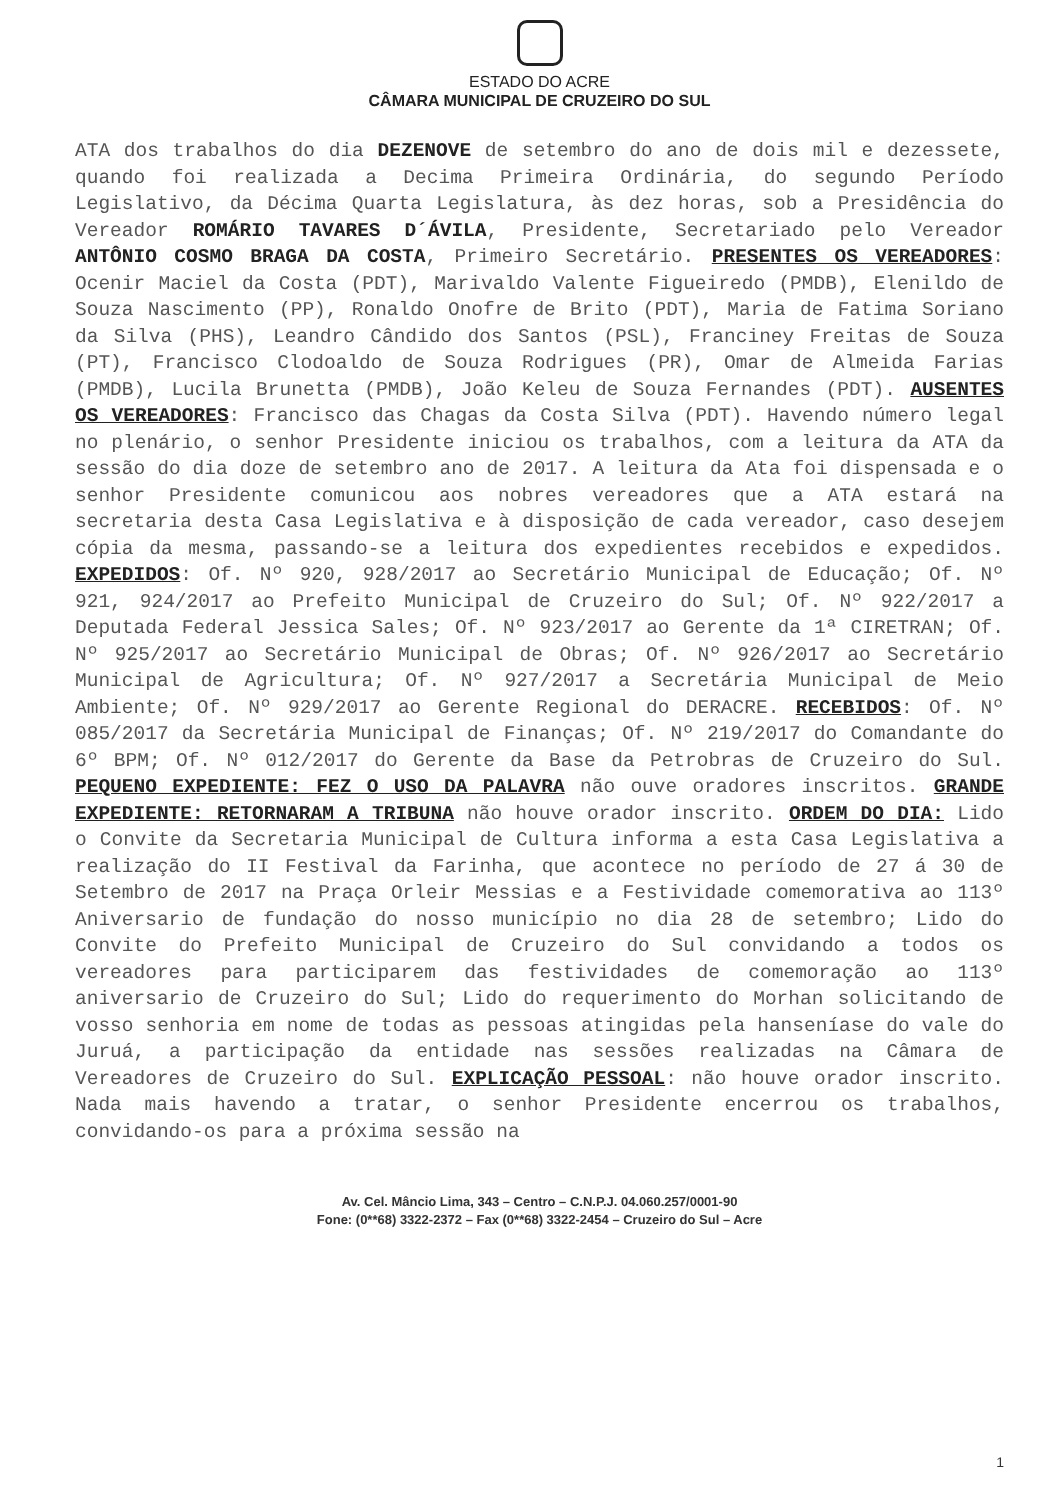ESTADO DO ACRE
CÂMARA MUNICIPAL DE CRUZEIRO DO SUL
ATA dos trabalhos do dia DEZENOVE de setembro do ano de dois mil e dezessete, quando foi realizada a Decima Primeira Ordinária, do segundo Período Legislativo, da Décima Quarta Legislatura, às dez horas, sob a Presidência do Vereador ROMÁRIO TAVARES D´ÁVILA, Presidente, Secretariado pelo Vereador ANTÔNIO COSMO BRAGA DA COSTA, Primeiro Secretário. PRESENTES OS VEREADORES: Ocenir Maciel da Costa (PDT), Marivaldo Valente Figueiredo (PMDB), Elenildo de Souza Nascimento (PP), Ronaldo Onofre de Brito (PDT), Maria de Fatima Soriano da Silva (PHS), Leandro Cândido dos Santos (PSL), Franciney Freitas de Souza (PT), Francisco Clodoaldo de Souza Rodrigues (PR), Omar de Almeida Farias (PMDB), Lucila Brunetta (PMDB), João Keleu de Souza Fernandes (PDT). AUSENTES OS VEREADORES: Francisco das Chagas da Costa Silva (PDT). Havendo número legal no plenário, o senhor Presidente iniciou os trabalhos, com a leitura da ATA da sessão do dia doze de setembro ano de 2017. A leitura da Ata foi dispensada e o senhor Presidente comunicou aos nobres vereadores que a ATA estará na secretaria desta Casa Legislativa e à disposição de cada vereador, caso desejem cópia da mesma, passando-se a leitura dos expedientes recebidos e expedidos. EXPEDIDOS: Of. Nº 920, 928/2017 ao Secretário Municipal de Educação; Of. Nº 921, 924/2017 ao Prefeito Municipal de Cruzeiro do Sul; Of. Nº 922/2017 a Deputada Federal Jessica Sales; Of. Nº 923/2017 ao Gerente da 1ª CIRETRAN; Of. Nº 925/2017 ao Secretário Municipal de Obras; Of. Nº 926/2017 ao Secretário Municipal de Agricultura; Of. Nº 927/2017 a Secretária Municipal de Meio Ambiente; Of. Nº 929/2017 ao Gerente Regional do DERACRE. RECEBIDOS: Of. Nº 085/2017 da Secretária Municipal de Finanças; Of. Nº 219/2017 do Comandante do 6º BPM; Of. Nº 012/2017 do Gerente da Base da Petrobras de Cruzeiro do Sul. PEQUENO EXPEDIENTE: FEZ O USO DA PALAVRA não ouve oradores inscritos. GRANDE EXPEDIENTE: RETORNARAM A TRIBUNA não houve orador inscrito. ORDEM DO DIA: Lido o Convite da Secretaria Municipal de Cultura informa a esta Casa Legislativa a realização do II Festival da Farinha, que acontece no período de 27 á 30 de Setembro de 2017 na Praça Orleir Messias e a Festividade comemorativa ao 113º Aniversario de fundação do nosso município no dia 28 de setembro; Lido do Convite do Prefeito Municipal de Cruzeiro do Sul convidando a todos os vereadores para participarem das festividades de comemoração ao 113º aniversario de Cruzeiro do Sul; Lido do requerimento do Morhan solicitando de vosso senhoria em nome de todas as pessoas atingidas pela hanseníase do vale do Juruá, a participação da entidade nas sessões realizadas na Câmara de Vereadores de Cruzeiro do Sul. EXPLICAÇÃO PESSOAL: não houve orador inscrito. Nada mais havendo a tratar, o senhor Presidente encerrou os trabalhos, convidando-os para a próxima sessão na
Av. Cel. Mâncio Lima, 343 – Centro – C.N.P.J. 04.060.257/0001-90
Fone: (0**68) 3322-2372 – Fax (0**68) 3322-2454 – Cruzeiro do Sul – Acre
1